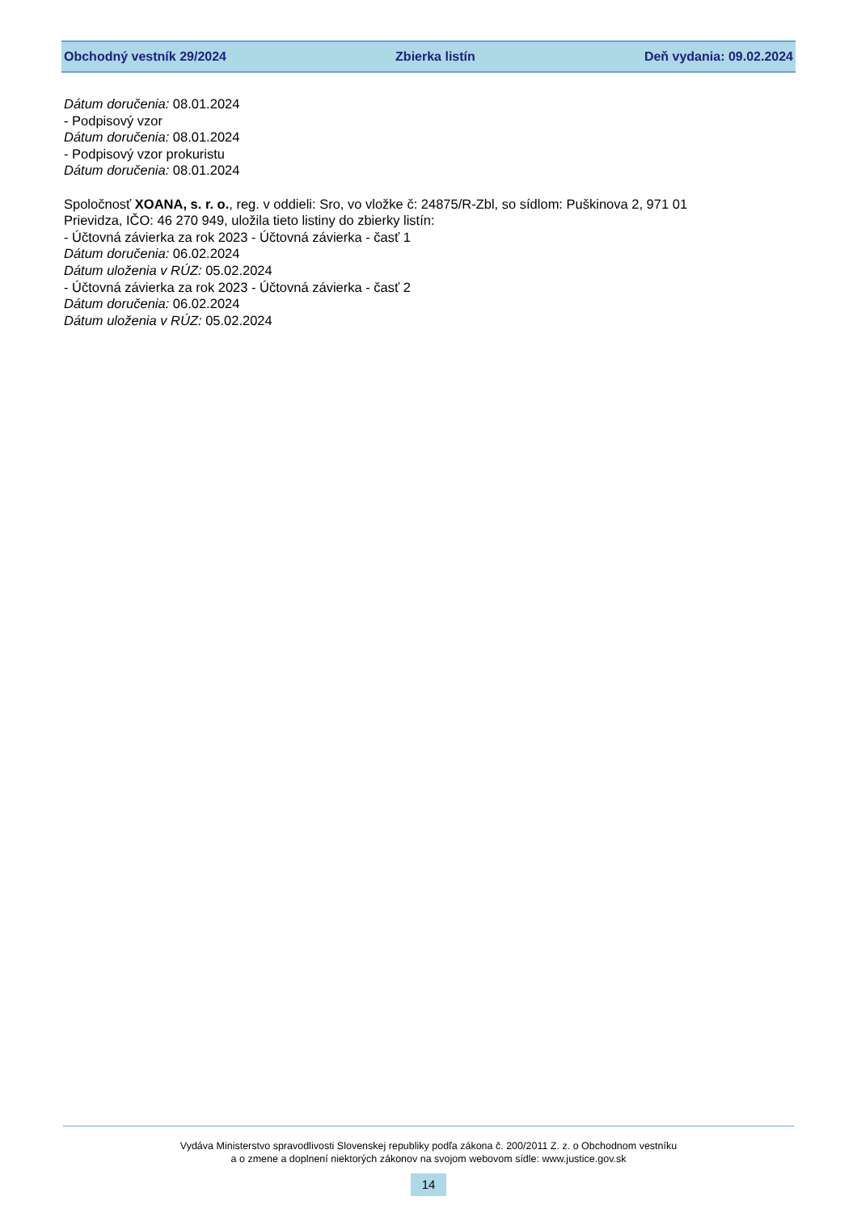Obchodný vestník 29/2024 Zbierka listín Deň vydania: 09.02.2024
Dátum doručenia: 08.01.2024
- Podpisový vzor
Dátum doručenia: 08.01.2024
- Podpisový vzor prokuristu
Dátum doručenia: 08.01.2024
Spoločnosť XOANA, s. r. o., reg. v oddieli: Sro, vo vložke č: 24875/R-Zbl, so sídlom: Puškinova 2, 971 01
Prievidza, IČO: 46 270 949, uložila tieto listiny do zbierky listín:
- Účtovná závierka za rok 2023 - Účtovná závierka - časť 1
Dátum doručenia: 06.02.2024
Dátum uloženia v RÚZ: 05.02.2024
- Účtovná závierka za rok 2023 - Účtovná závierka - časť 2
Dátum doručenia: 06.02.2024
Dátum uloženia v RÚZ: 05.02.2024
Vydáva Ministerstvo spravodlivosti Slovenskej republiky podľa zákona č. 200/2011 Z. z. o Obchodnom vestníku
a o zmene a doplnení niektorých zákonov na svojom webovom sídle: www.justice.gov.sk
14